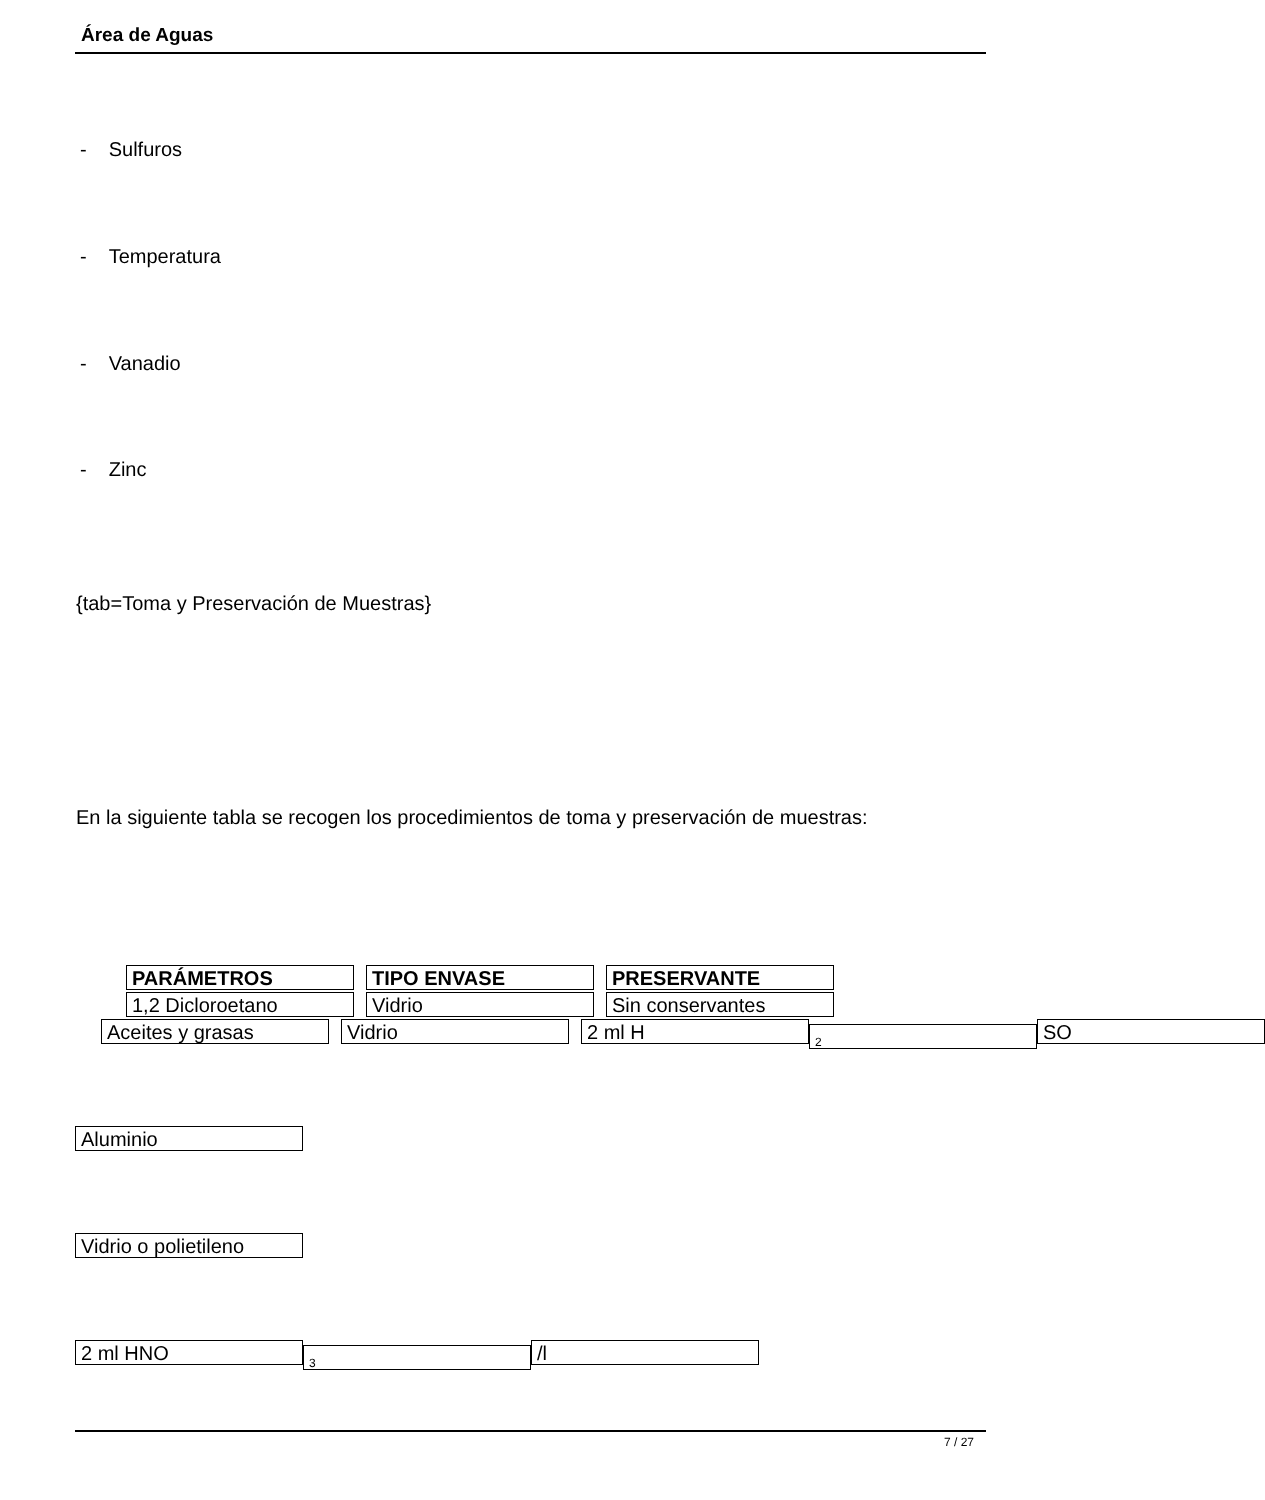Área de Aguas
- Sulfuros
- Temperatura
- Vanadio
- Zinc
{tab=Toma y Preservación de Muestras}
En la siguiente tabla se recogen los procedimientos de toma y preservación de muestras:
PARÁMETROS TIPO ENVASE PRESERVANTE
1,2 Dicloroetano Vidrio Sin conservantes
Aceites y grasas Vidrio 2 ml H 2 SO
Aluminio
Vidrio o polietileno
2 ml HNO 3 /l
7 / 27